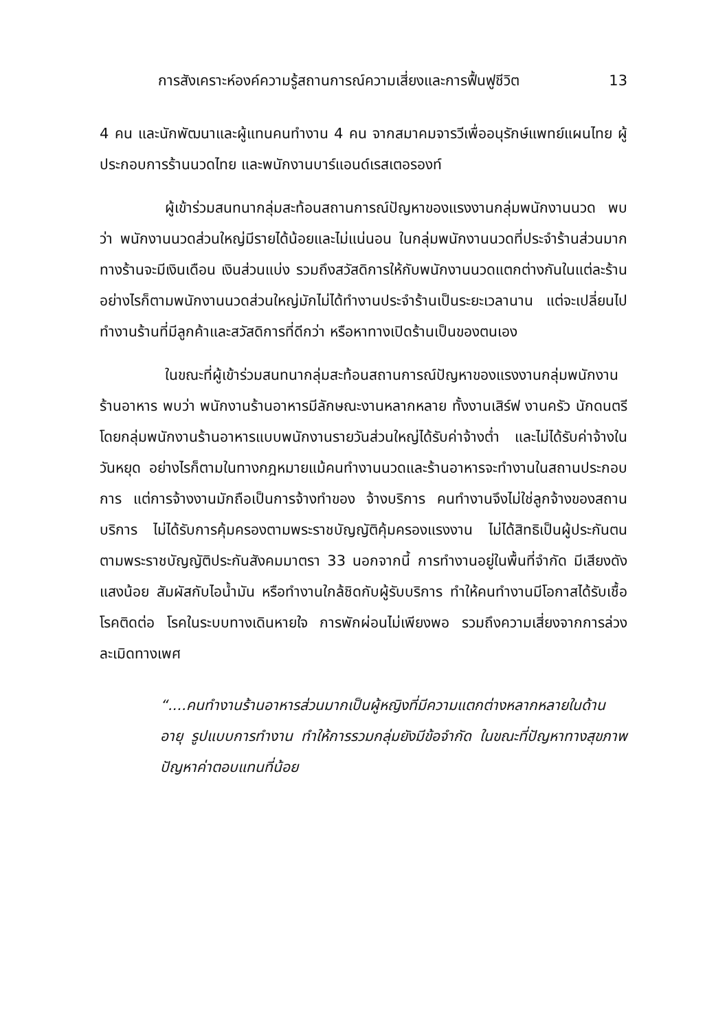การสังเคราะห์องค์ความรู้สถานการณ์ความเสี่ยงและการฟื้นฟูชีวิต 13
4 คน และนักพัฒนาและผู้แทนคนทำงาน 4 คน จากสมาคมจารวีเพื่ออนุรักษ์แพทย์แผนไทย ผู้ประกอบการร้านนวดไทย และพนักงานบาร์แอนด์เรสเตอรองท์
ผู้เข้าร่วมสนทนากลุ่มสะท้อนสถานการณ์ปัญหาของแรงงานกลุ่มพนักงานนวด พบว่า พนักงานนวดส่วนใหญ่มีรายได้น้อยและไม่แน่นอน ในกลุ่มพนักงานนวดที่ประจำร้านส่วนมากทางร้านจะมีเงินเดือน เงินส่วนแบ่ง รวมถึงสวัสดิการให้กับพนักงานนวดแตกต่างกันในแต่ละร้าน อย่างไรก็ตามพนักงานนวดส่วนใหญ่มักไม่ได้ทำงานประจำร้านเป็นระยะเวลานาน แต่จะเปลี่ยนไปทำงานร้านที่มีลูกค้าและสวัสดิการที่ดีกว่า หรือหาทางเปิดร้านเป็นของตนเอง
ในขณะที่ผู้เข้าร่วมสนทนากลุ่มสะท้อนสถานการณ์ปัญหาของแรงงานกลุ่มพนักงานร้านอาหาร พบว่า พนักงานร้านอาหารมีลักษณะงานหลากหลาย ทั้งงานเสิร์ฟ งานครัว นักดนตรี โดยกลุ่มพนักงานร้านอาหารแบบพนักงานรายวันส่วนใหญ่ได้รับค่าจ้างต่ำ และไม่ได้รับค่าจ้างในวันหยุด อย่างไรก็ตามในทางกฎหมายแม้คนทำงานนวดและร้านอาหารจะทำงานในสถานประกอบการ แต่การจ้างงานมักถือเป็นการจ้างทำของ จ้างบริการ คนทำงานจึงไม่ใช่ลูกจ้างของสถานบริการ ไม่ได้รับการคุ้มครองตามพระราชบัญญัติคุ้มครองแรงงาน ไม่ได้สิทธิเป็นผู้ประกันตนตามพระราชบัญญัติประกันสังคมมาตรา 33 นอกจากนี้ การทำงานอยู่ในพื้นที่จำกัด มีเสียงดัง แสงน้อย สัมผัสกับไอน้ำมัน หรือทำงานใกล้ชิดกับผู้รับบริการ ทำให้คนทำงานมีโอกาสได้รับเชื้อโรคติดต่อ โรคในระบบทางเดินหายใจ การพักผ่อนไม่เพียงพอ รวมถึงความเสี่ยงจากการล่วงละเมิดทางเพศ
“....คนทำงานร้านอาหารส่วนมากเป็นผู้หญิงที่มีความแตกต่างหลากหลายในด้านอายุ รูปแบบการทำงาน ทำให้การรวมกลุ่มยังมีข้อจำกัด ในขณะที่ปัญหาทางสุขภาพ ปัญหาค่าตอบแทนที่น้อย